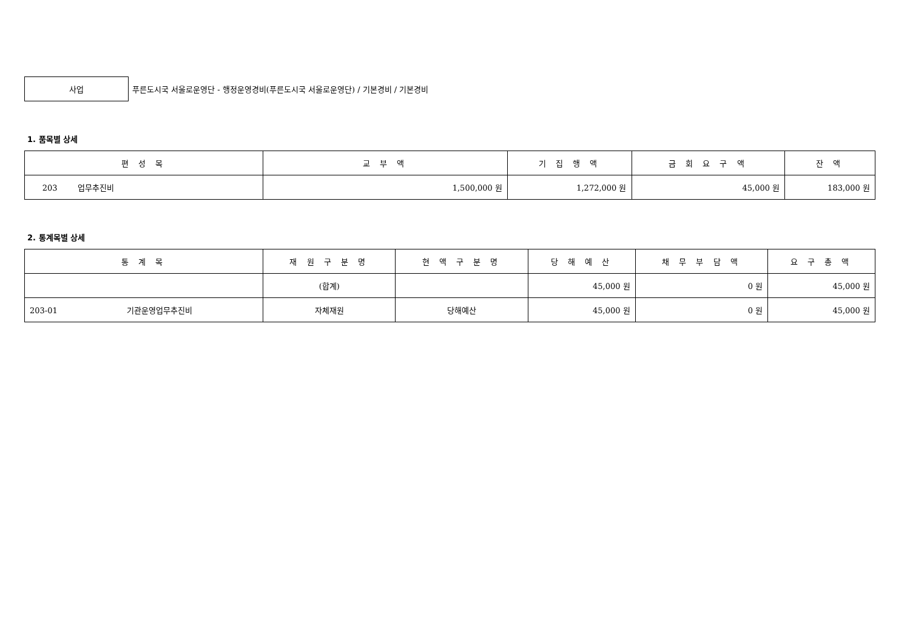사업
푸른도시국 서울로운영단 - 행정운영경비(푸른도시국 서울로운영단) / 기본경비 / 기본경비
1. 품목별 상세
| 편 성 목 | 교 부 액 | 기 집 행 액 | 금 회 요 구 액 | 잔 액 |
| --- | --- | --- | --- | --- |
| 203 업무추진비 | 1,500,000 원 | 1,272,000 원 | 45,000 원 | 183,000 원 |
2. 통계목별 상세
| 통 계 목 | 재 원 구 분 명 | 현 액 구 분 명 | 당 해 예 산 | 채 무 부 담 액 | 요 구 총 액 |
| --- | --- | --- | --- | --- | --- |
| | (합계) | | 45,000 원 | 0 원 | 45,000 원 |
| 203-01 기관운영업무추진비 | 자체재원 | 당해예산 | 45,000 원 | 0 원 | 45,000 원 |